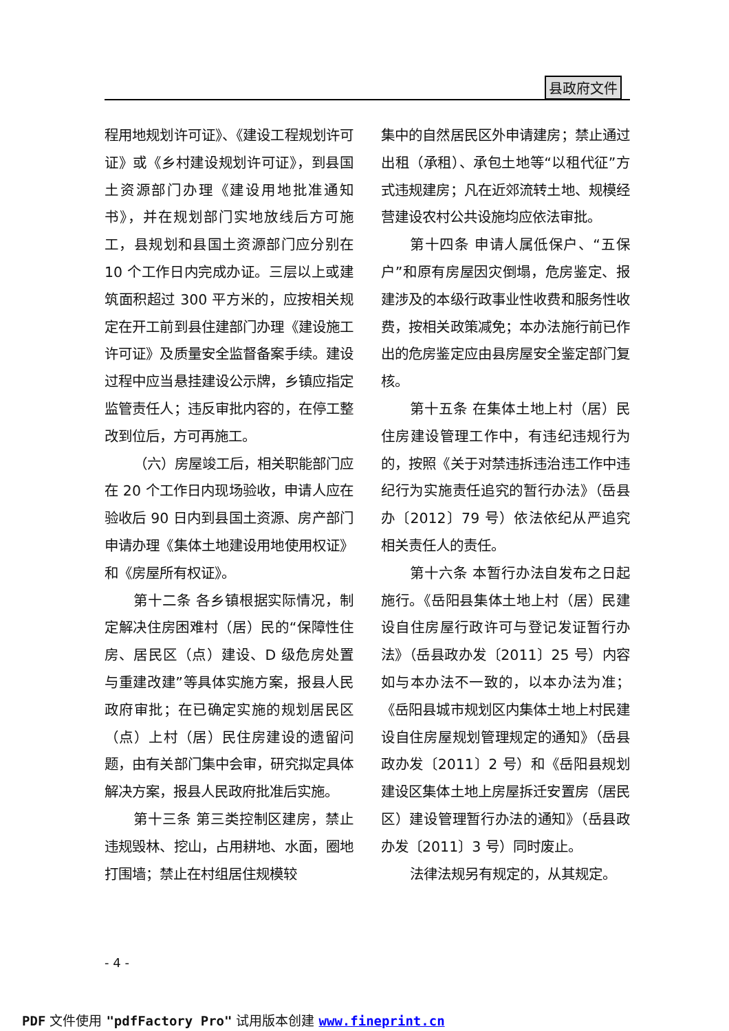县政府文件
程用地规划许可证》、《建设工程规划许可证》或《乡村建设规划许可证》，到县国土资源部门办理《建设用地批准通知书》，并在规划部门实地放线后方可施工，县规划和县国土资源部门应分别在 10 个工作日内完成办证。三层以上或建筑面积超过 300 平方米的，应按相关规定在开工前到县住建部门办理《建设施工许可证》及质量安全监督备案手续。建设过程中应当悬挂建设公示牌，乡镇应指定监管责任人；违反审批内容的，在停工整改到位后，方可再施工。
（六）房屋竣工后，相关职能部门应在 20 个工作日内现场验收，申请人应在验收后 90 日内到县国土资源、房产部门申请办理《集体土地建设用地使用权证》和《房屋所有权证》。
第十二条 各乡镇根据实际情况，制定解决住房困难村（居）民的“保障性住房、居民区（点）建设、D 级危房处置与重建改建”等具体实施方案，报县人民政府审批；在已确定实施的规划居民区（点）上村（居）民住房建设的遗留问题，由有关部门集中会审，研究拟定具体解决方案，报县人民政府批准后实施。
第十三条 第三类控制区建房，禁止违规毁林、挖山，占用耕地、水面，圈地打围墙；禁止在村组居住规模较
集中的自然居民区外申请建房；禁止通过出租（承租）、承包土地等“以租代征”方式违规建房；凡在近郊流转土地、规模经营建设农村公共设施均应依法审批。
第十四条 申请人属低保户、“五保户”和原有房屋因灾倒塌，危房鉴定、报建涉及的本级行政事业性收费和服务性收费，按相关政策减免；本办法施行前已作出的危房鉴定应由县房屋安全鉴定部门复核。
第十五条 在集体土地上村（居）民住房建设管理工作中，有违纪违规行为的，按照《关于对禁违拆违治违工作中违纪行为实施责任追究的暂行办法》（岳县办〔2012〕79 号）依法依纪从严追究相关责任人的责任。
第十六条 本暂行办法自发布之日起施行。《岳阳县集体土地上村（居）民建设自住房屋行政许可与登记发证暂行办法》（岳县政办发〔2011〕25 号）内容如与本办法不一致的，以本办法为准；《岳阳县城市规划区内集体土地上村民建设自住房屋规划管理规定的通知》（岳县政办发〔2011〕2 号）和《岳阳县规划建设区集体土地上房屋拆迁安置房（居民区）建设管理暂行办法的通知》（岳县政办发〔2011〕3 号）同时废止。
法律法规另有规定的，从其规定。
- 4 -
PDF 文件使用 "pdfFactory Pro" 试用版本创建 www.fineprint.cn